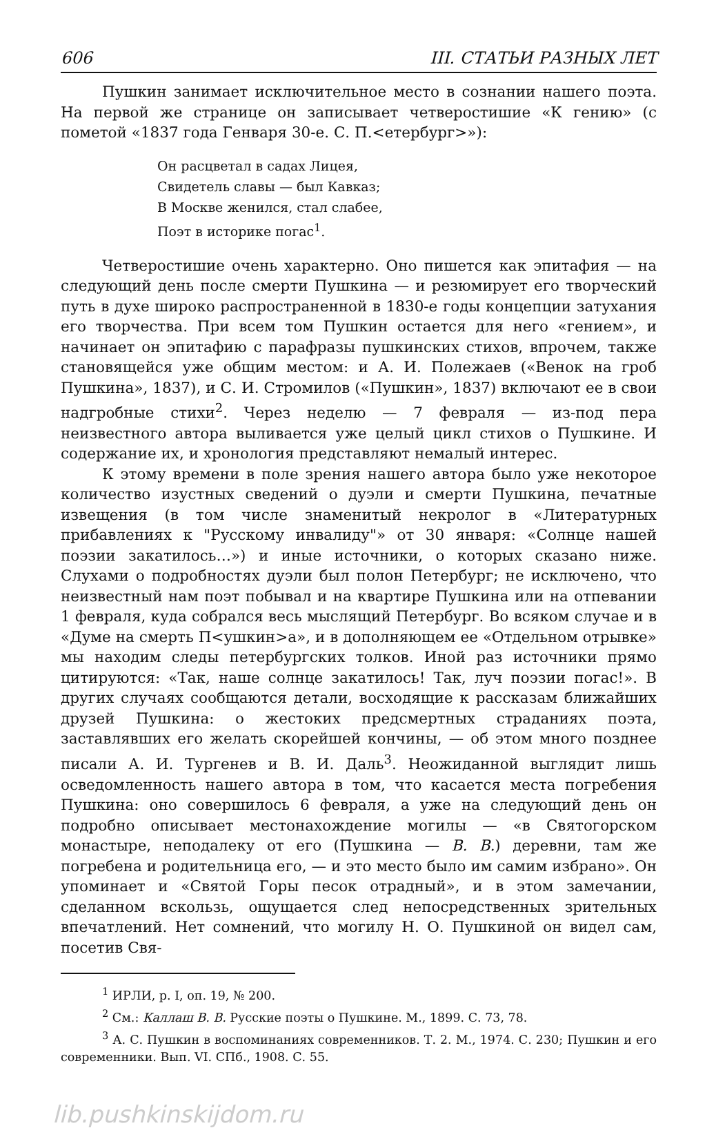606 III. СТАТЬИ РАЗНЫХ ЛЕТ
Пушкин занимает исключительное место в сознании нашего поэта. На первой же странице он записывает четверостишие «К гению» (с пометой «1837 года Генваря 30-е. С. П.<етербург>»):
Он расцветал в садах Лицея,
Свидетель славы — был Кавказ;
В Москве женился, стал слабее,
Поэт в историке погас<sup>1</sup>.
Четверостишие очень характерно. Оно пишется как эпитафия — на следующий день после смерти Пушкина — и резюмирует его творческий путь в духе широко распространенной в 1830-е годы концепции затухания его творчества. При всем том Пушкин остается для него «гением», и начинает он эпитафию с парафразы пушкинских стихов, впрочем, также становящейся уже общим местом: и А. И. Полежаев («Венок на гроб Пушкина», 1837), и С. И. Стромилов («Пушкин», 1837) включают ее в свои надгробные стихи<sup>2</sup>. Через неделю — 7 февраля — из-под пера неизвестного автора выливается уже целый цикл стихов о Пушкине. И содержание их, и хронология представляют немалый интерес.
К этому времени в поле зрения нашего автора было уже некоторое количество изустных сведений о дуэли и смерти Пушкина, печатные извещения (в том числе знаменитый некролог в «Литературных прибавлениях к "Русскому инвалиду"» от 30 января: «Солнце нашей поэзии закатилось…») и иные источники, о которых сказано ниже. Слухами о подробностях дуэли был полон Петербург; не исключено, что неизвестный нам поэт побывал и на квартире Пушкина или на отпевании 1 февраля, куда собрался весь мыслящий Петербург. Во всяком случае и в «Думе на смерть П<ушкин>а», и в дополняющем ее «Отдельном отрывке» мы находим следы петербургских толков. Иной раз источники прямо цитируются: «Так, наше солнце закатилось! Так, луч поэзии погас!». В других случаях сообщаются детали, восходящие к рассказам ближайших друзей Пушкина: о жестоких предсмертных страданиях поэта, заставлявших его желать скорейшей кончины, — об этом много позднее писали А. И. Тургенев и В. И. Даль<sup>3</sup>. Неожиданной выглядит лишь осведомленность нашего автора в том, что касается места погребения Пушкина: оно совершилось 6 февраля, а уже на следующий день он подробно описывает местонахождение могилы — «в Святогорском монастыре, неподалеку от его (Пушкина — В. В.) деревни, там же погребена и родительница его, — и это место было им самим избрано». Он упоминает и «Святой Горы песок отрадный», и в этом замечании, сделанном вскользь, ощущается след непосредственных зрительных впечатлений. Нет сомнений, что могилу Н. О. Пушкиной он видел сам, посетив Свя-
<sup>1</sup> ИРЛИ, р. I, оп. 19, № 200.
<sup>2</sup> См.: Каллаш В. В. Русские поэты о Пушкине. М., 1899. С. 73, 78.
<sup>3</sup> А. С. Пушкин в воспоминаниях современников. Т. 2. М., 1974. С. 230; Пушкин и его современники. Вып. VI. СПб., 1908. С. 55.
lib.pushkinskijdom.ru